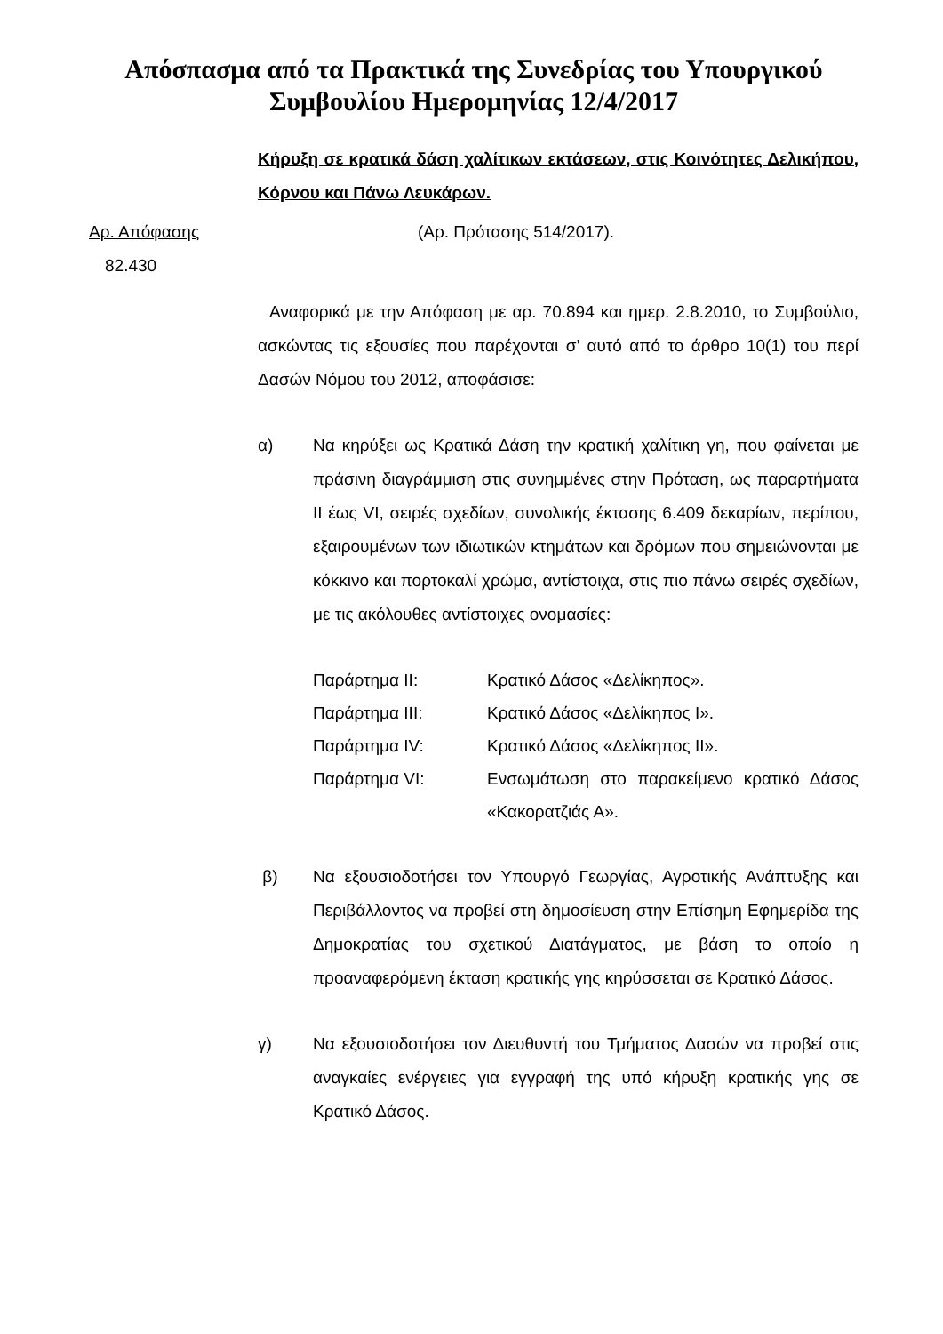Απόσπασμα από τα Πρακτικά της Συνεδρίας του Υπουργικού Συμβουλίου Ημερομηνίας 12/4/2017
Κήρυξη σε κρατικά δάση χαλίτικων εκτάσεων, στις Κοινότητες Δελικήπου, Κόρνου και Πάνω Λευκάρων.
Αρ. Απόφασης (Αρ. Πρότασης 514/2017).
82.430
Αναφορικά με την Απόφαση με αρ. 70.894 και ημερ. 2.8.2010, το Συμβούλιο, ασκώντας τις εξουσίες που παρέχονται σ’ αυτό από το άρθρο 10(1) του περί Δασών Νόμου του 2012, αποφάσισε:
α) Να κηρύξει ως Κρατικά Δάση την κρατική χαλίτικη γη, που φαίνεται με πράσινη διαγράμμιση στις συνημμένες στην Πρόταση, ως παραρτήματα ΙΙ έως VI, σειρές σχεδίων, συνολικής έκτασης 6.409 δεκαρίων, περίπου, εξαιρουμένων των ιδιωτικών κτημάτων και δρόμων που σημειώνονται με κόκκινο και πορτοκαλί χρώμα, αντίστοιχα, στις πιο πάνω σειρές σχεδίων, με τις ακόλουθες αντίστοιχες ονομασίες:
| Παράρτημα ΙΙ: | Κρατικό Δάσος «Δελίκηπος». |
| Παράρτημα ΙΙΙ: | Κρατικό Δάσος «Δελίκηπος Ι». |
| Παράρτημα ΙV: | Κρατικό Δάσος «Δελίκηπος ΙΙ». |
| Παράρτημα VΙ: | Ενσωμάτωση στο παρακείμενο κρατικό Δάσος «Κακορατζιάς Α». |
β) Να εξουσιοδοτήσει τον Υπουργό Γεωργίας, Αγροτικής Ανάπτυξης και Περιβάλλοντος να προβεί στη δημοσίευση στην Επίσημη Εφημερίδα της Δημοκρατίας του σχετικού Διατάγματος, με βάση το οποίο η προαναφερόμενη έκταση κρατικής γης κηρύσσεται σε Κρατικό Δάσος.
γ) Να εξουσιοδοτήσει τον Διευθυντή του Τμήματος Δασών να προβεί στις αναγκαίες ενέργειες για εγγραφή της υπό κήρυξη κρατικής γης σε Κρατικό Δάσος.